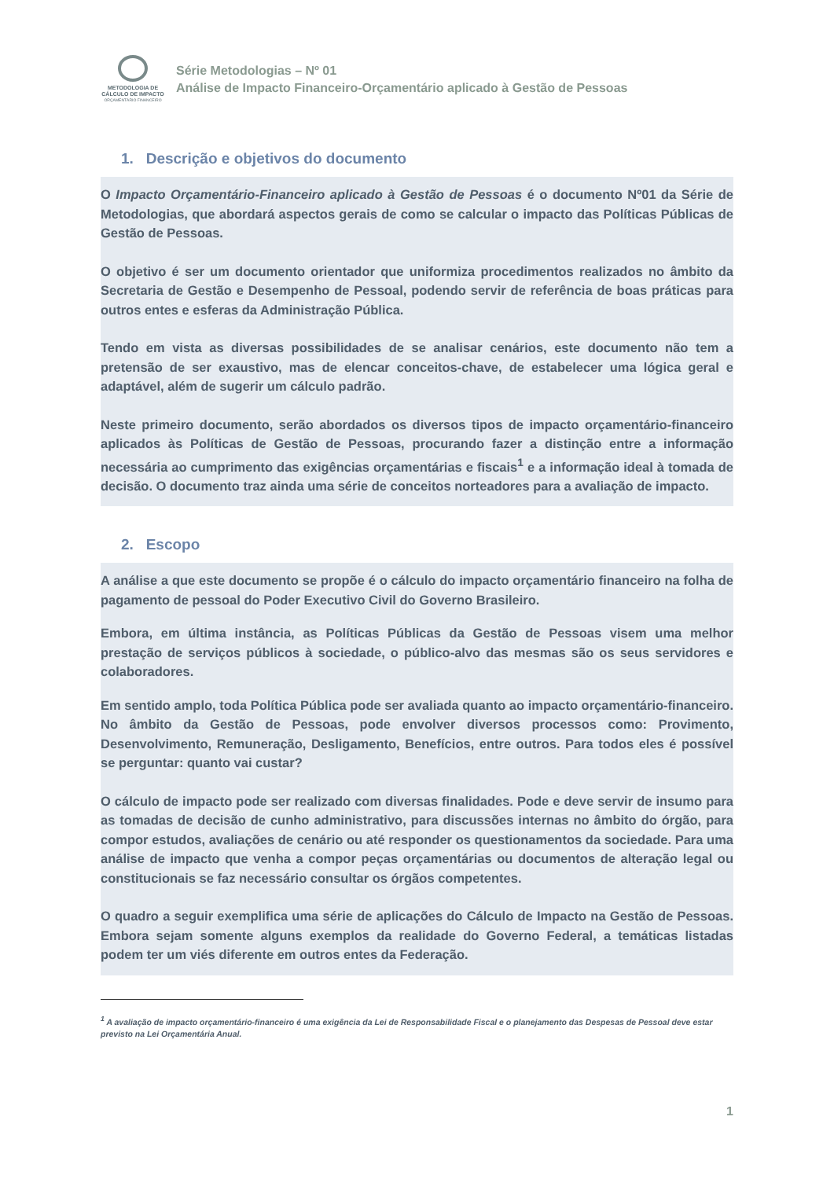METODOLOGIA DE
CÁLCULO DE IMPACTO
ORÇAMENTÁRIO FINANCEIRO
Série Metodologias – Nº 01
Análise de Impacto Financeiro-Orçamentário aplicado à Gestão de Pessoas
1. Descrição e objetivos do documento
O Impacto Orçamentário-Financeiro aplicado à Gestão de Pessoas é o documento Nº01 da Série de Metodologias, que abordará aspectos gerais de como se calcular o impacto das Políticas Públicas de Gestão de Pessoas.
O objetivo é ser um documento orientador que uniformiza procedimentos realizados no âmbito da Secretaria de Gestão e Desempenho de Pessoal, podendo servir de referência de boas práticas para outros entes e esferas da Administração Pública.
Tendo em vista as diversas possibilidades de se analisar cenários, este documento não tem a pretensão de ser exaustivo, mas de elencar conceitos-chave, de estabelecer uma lógica geral e adaptável, além de sugerir um cálculo padrão.
Neste primeiro documento, serão abordados os diversos tipos de impacto orçamentário-financeiro aplicados às Políticas de Gestão de Pessoas, procurando fazer a distinção entre a informação necessária ao cumprimento das exigências orçamentárias e fiscais<sup>1</sup> e a informação ideal à tomada de decisão. O documento traz ainda uma série de conceitos norteadores para a avaliação de impacto.
2. Escopo
A análise a que este documento se propõe é o cálculo do impacto orçamentário financeiro na folha de pagamento de pessoal do Poder Executivo Civil do Governo Brasileiro.
Embora, em última instância, as Políticas Públicas da Gestão de Pessoas visem uma melhor prestação de serviços públicos à sociedade, o público-alvo das mesmas são os seus servidores e colaboradores.
Em sentido amplo, toda Política Pública pode ser avaliada quanto ao impacto orçamentário-financeiro. No âmbito da Gestão de Pessoas, pode envolver diversos processos como: Provimento, Desenvolvimento, Remuneração, Desligamento, Benefícios, entre outros. Para todos eles é possível se perguntar: quanto vai custar?
O cálculo de impacto pode ser realizado com diversas finalidades. Pode e deve servir de insumo para as tomadas de decisão de cunho administrativo, para discussões internas no âmbito do órgão, para compor estudos, avaliações de cenário ou até responder os questionamentos da sociedade. Para uma análise de impacto que venha a compor peças orçamentárias ou documentos de alteração legal ou constitucionais se faz necessário consultar os órgãos competentes.
O quadro a seguir exemplifica uma série de aplicações do Cálculo de Impacto na Gestão de Pessoas. Embora sejam somente alguns exemplos da realidade do Governo Federal, a temáticas listadas podem ter um viés diferente em outros entes da Federação.
<sup>1</sup> A avaliação de impacto orçamentário-financeiro é uma exigência da Lei de Responsabilidade Fiscal e o planejamento das Despesas de Pessoal deve estar previsto na Lei Orçamentária Anual.
1